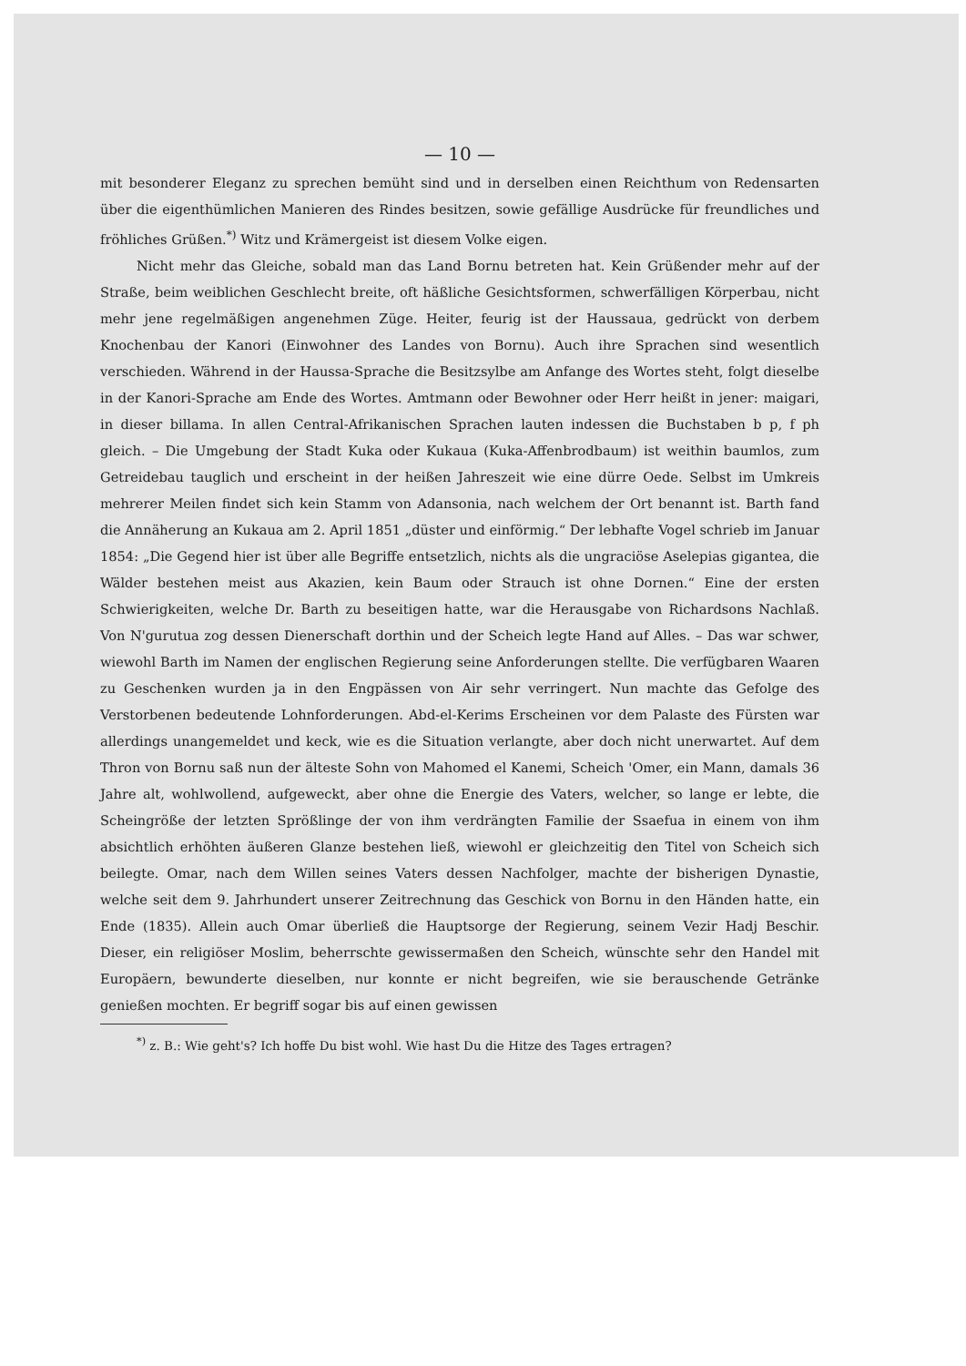— 10 —
mit besonderer Eleganz zu sprechen bemüht sind und in derselben einen Reichthum von Redensarten über die eigenthümlichen Manieren des Rindes besitzen, sowie gefällige Ausdrücke für freundliches und fröhliches Grüßen.<sup>*)</sup> Witz und Krämergeist ist diesem Volke eigen.
Nicht mehr das Gleiche, sobald man das Land Bornu betreten hat. Kein Grüßender mehr auf der Straße, beim weiblichen Geschlecht breite, oft häßliche Gesichtsformen, schwerfälligen Körperbau, nicht mehr jene regelmäßigen angenehmen Züge. Heiter, feurig ist der Haussaua, gedrückt von derbem Knochenbau der Kanori (Einwohner des Landes von Bornu). Auch ihre Sprachen sind wesentlich verschieden. Während in der Haussa-Sprache die Besitzsylbe am Anfange des Wortes steht, folgt dieselbe in der Kanori-Sprache am Ende des Wortes. Amtmann oder Bewohner oder Herr heißt in jener: maigari, in dieser billama. In allen Central-Afrikanischen Sprachen lauten indessen die Buchstaben b p, f ph gleich. – Die Umgebung der Stadt Kuka oder Kukaua (Kuka-Affenbrodbaum) ist weithin baumlos, zum Getreidebau tauglich und erscheint in der heißen Jahreszeit wie eine dürre Oede. Selbst im Umkreis mehrerer Meilen findet sich kein Stamm von Adansonia, nach welchem der Ort benannt ist. Barth fand die Annäherung an Kukaua am 2. April 1851 „düster und einförmig.“ Der lebhafte Vogel schrieb im Januar 1854: „Die Gegend hier ist über alle Begriffe entsetzlich, nichts als die ungraciöse Aselepias gigantea, die Wälder bestehen meist aus Akazien, kein Baum oder Strauch ist ohne Dornen.“ Eine der ersten Schwierigkeiten, welche Dr. Barth zu beseitigen hatte, war die Herausgabe von Richardsons Nachlaß. Von N'gurutua zog dessen Dienerschaft dorthin und der Scheich legte Hand auf Alles. – Das war schwer, wiewohl Barth im Namen der englischen Regierung seine Anforderungen stellte. Die verfügbaren Waaren zu Geschenken wurden ja in den Engpässen von Air sehr verringert. Nun machte das Gefolge des Verstorbenen bedeutende Lohnforderungen. Abd-el-Kerims Erscheinen vor dem Palaste des Fürsten war allerdings unangemeldet und keck, wie es die Situation verlangte, aber doch nicht unerwartet. Auf dem Thron von Bornu saß nun der älteste Sohn von Mahomed el Kanemi, Scheich 'Omer, ein Mann, damals 36 Jahre alt, wohlwollend, aufgeweckt, aber ohne die Energie des Vaters, welcher, so lange er lebte, die Scheingröße der letzten Sprößlinge der von ihm verdrängten Familie der Ssaefua in einem von ihm absichtlich erhöhten äußeren Glanze bestehen ließ, wiewohl er gleichzeitig den Titel von Scheich sich beilegte. Omar, nach dem Willen seines Vaters dessen Nachfolger, machte der bisherigen Dynastie, welche seit dem 9. Jahrhundert unserer Zeitrechnung das Geschick von Bornu in den Händen hatte, ein Ende (1835). Allein auch Omar überließ die Hauptsorge der Regierung, seinem Vezir Hadj Beschir. Dieser, ein religiöser Moslim, beherrschte gewissermaßen den Scheich, wünschte sehr den Handel mit Europäern, bewunderte dieselben, nur konnte er nicht begreifen, wie sie berauschende Getränke genießen mochten. Er begriff sogar bis auf einen gewissen
<sup>*)</sup> z. B.: Wie geht's? Ich hoffe Du bist wohl. Wie hast Du die Hitze des Tages ertragen?